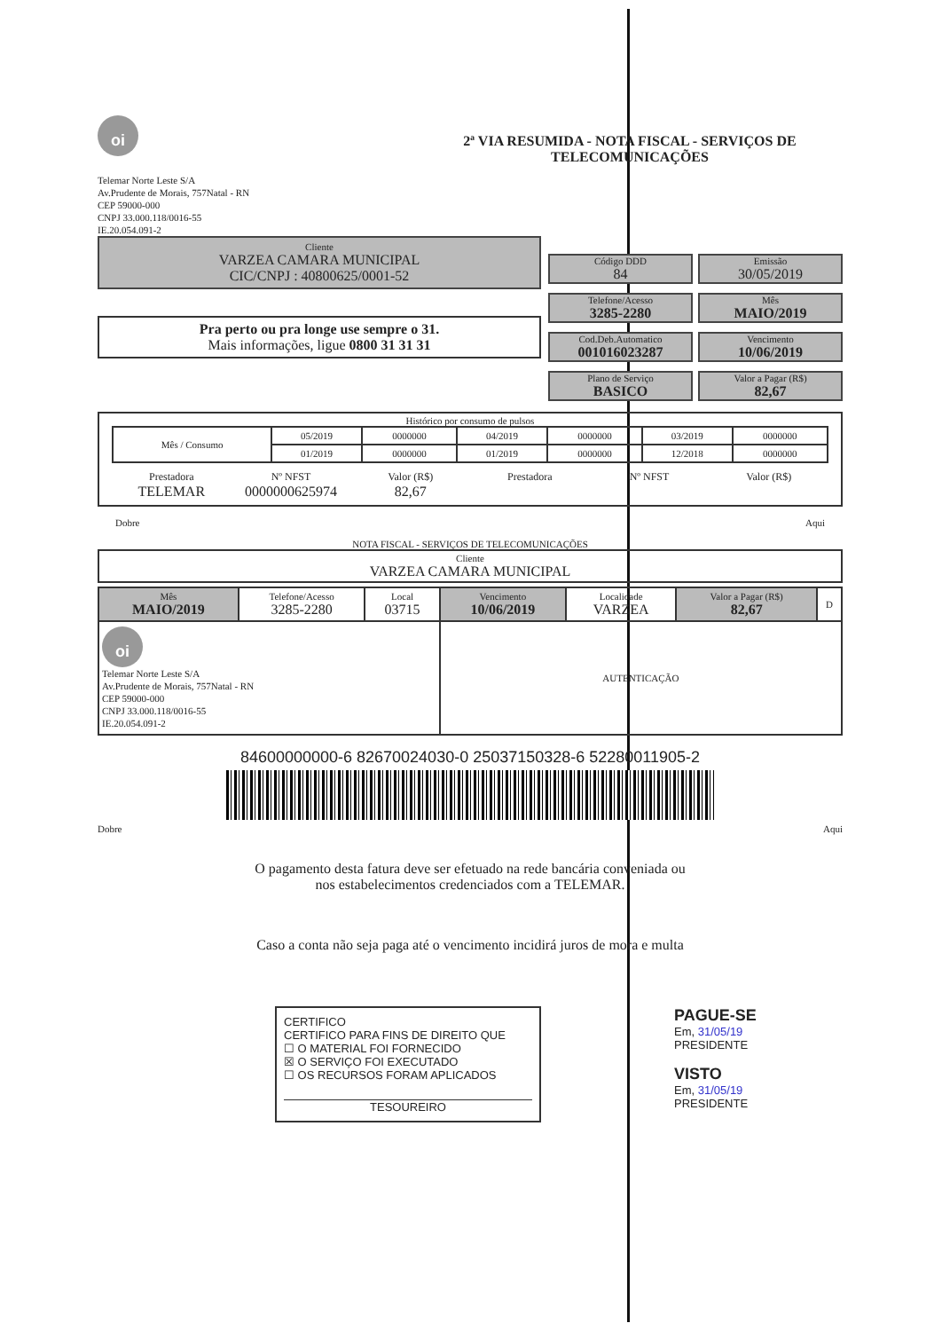oi
2ª VIA RESUMIDA - NOTA FISCAL - SERVIÇOS DE TELECOMUNICAÇÕES
Telemar Norte Leste S/A
Av.Prudente de Morais, 757Natal - RN
CEP 59000-000
CNPJ 33.000.118/0016-55
IE.20.054.091-2
Cliente
VARZEA CAMARA MUNICIPAL
CIC/CNPJ : 40800625/0001-52
Pra perto ou pra longe use sempre o 31.
Mais informações, ligue 0800 31 31 31
Código DDD
84
Emissão
30/05/2019
Telefone/Acesso
3285-2280
Mês
MAIO/2019
Cod.Deb.Automatico
001016023287
Vencimento
10/06/2019
Plano de Serviço
BASICO
Valor a Pagar (R$)
82,67
Histórico por consumo de pulsos
| Mês / Consumo | 05/2019 | 0000000 | 04/2019 | 0000000 | 03/2019 | 0000000 |
| | 01/2019 | 0000000 | 01/2019 | 0000000 | 12/2018 | 0000000 |
Prestadora
TELEMAR
Nº NFST
0000000625974
Valor (R$)
82,67
Prestadora
Nº NFST
Valor (R$)
Dobre Aqui
NOTA FISCAL - SERVIÇOS DE TELECOMUNICAÇÕES
Cliente
VARZEA CAMARA MUNICIPAL
| Mês MAIO/2019 | Telefone/Acesso 3285-2280 | Local 03715 | Vencimento 10/06/2019 | Localidade VARZEA | Valor a Pagar (R$) 82,67 | D |
| oi Telemar Norte Leste S/A Av.Prudente de Morais, 757Natal - RN CEP 59000-000 CNPJ 33.000.118/0016-55 IE.20.054.091-2 | | | AUTENTICAÇÃO | | | |
84600000000-6 82670024030-0 25037150328-6 52280011905-2
Dobre Aqui
O pagamento desta fatura deve ser efetuado na rede bancária conveniada ou
nos estabelecimentos credenciados com a TELEMAR.
Caso a conta não seja paga até o vencimento incidirá juros de mora e multa
CERTIFICO
CERTIFICO PARA FINS DE DIREITO QUE
☐ O MATERIAL FOI FORNECIDO
☒ O SERVIÇO FOI EXECUTADO
☐ OS RECURSOS FORAM APLICADOS
TESOUREIRO
PAGUE-SE
Em, 31/05/19
PRESIDENTE
VISTO
Em, 31/05/19
PRESIDENTE